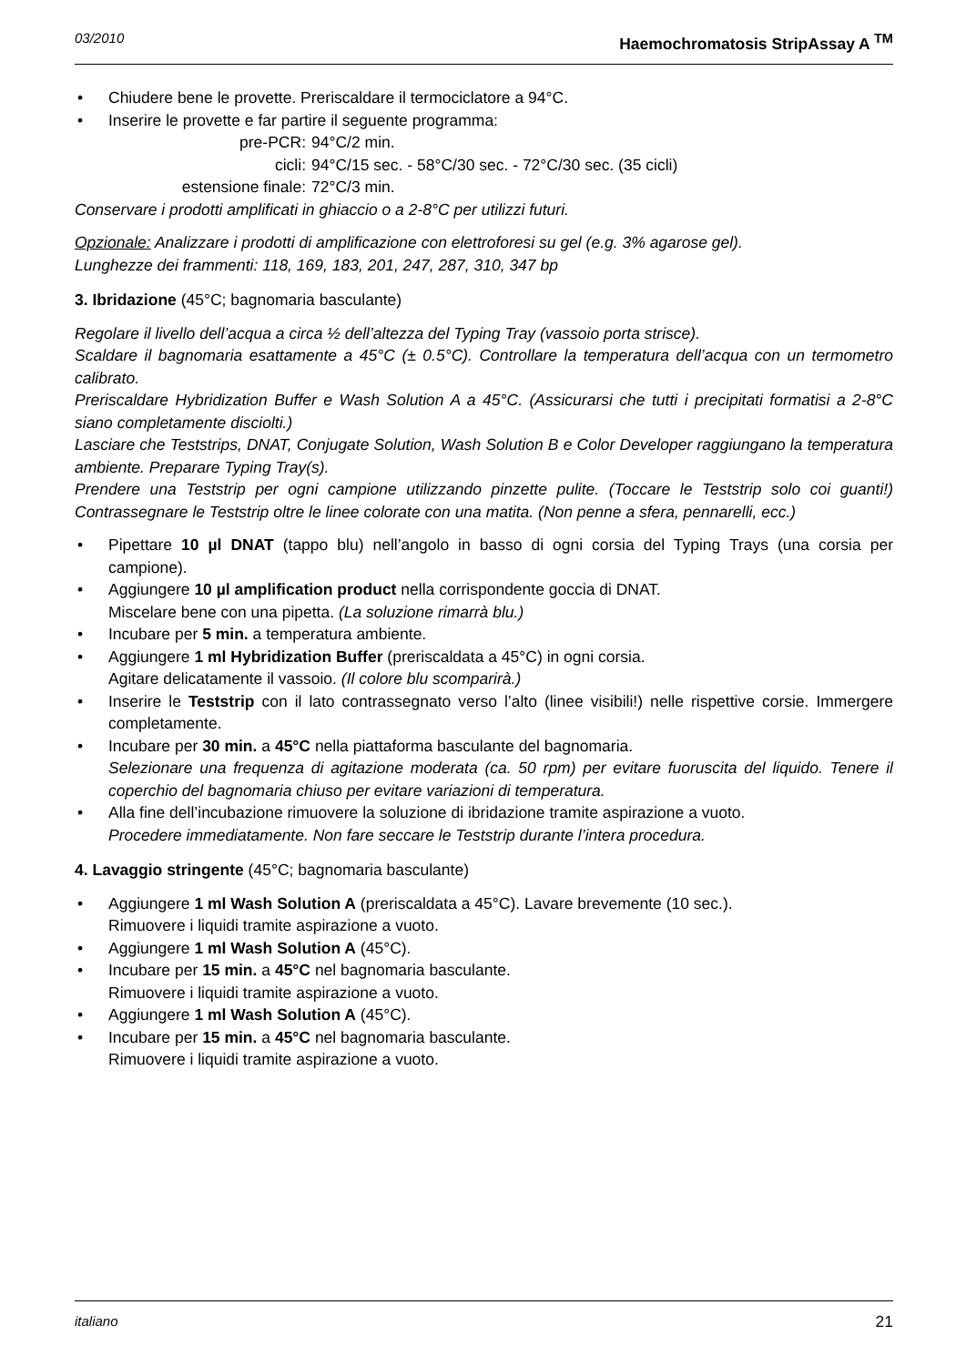03/2010 Haemochromatosis StripAssay A <sup>TM</sup>
Chiudere bene le provette. Preriscaldare il termociclatore a 94°C.
Inserire le provette e far partire il seguente programma:
pre-PCR: 94°C/2 min. cicli: 94°C/15 sec. - 58°C/30 sec. - 72°C/30 sec. (35 cicli) estensione finale: 72°C/3 min.
Conservare i prodotti amplificati in ghiaccio o a 2-8°C per utilizzi futuri.
Opzionale: Analizzare i prodotti di amplificazione con elettroforesi su gel (e.g. 3% agarose gel).
Lunghezze dei frammenti: 118, 169, 183, 201, 247, 287, 310, 347 bp
3. Ibridazione (45°C; bagnomaria basculante)
Regolare il livello dell’acqua a circa ½ dell’altezza del Typing Tray (vassoio porta strisce).
Scaldare il bagnomaria esattamente a 45°C (± 0.5°C). Controllare la temperatura dell’acqua con un termometro calibrato.
Preriscaldare Hybridization Buffer e Wash Solution A a 45°C. (Assicurarsi che tutti i precipitati formatisi a 2-8°C siano completamente disciolti.)
Lasciare che Teststrips, DNAT, Conjugate Solution, Wash Solution B e Color Developer raggiungano la temperatura ambiente. Preparare Typing Tray(s).
Prendere una Teststrip per ogni campione utilizzando pinzette pulite. (Toccare le Teststrip solo coi guanti!) Contrassegnare le Teststrip oltre le linee colorate con una matita. (Non penne a sfera, pennarelli, ecc.)
Pipettare 10 µl DNAT (tappo blu) nell’angolo in basso di ogni corsia del Typing Trays (una corsia per campione).
Aggiungere 10 µl amplification product nella corrispondente goccia di DNAT.
Miscelare bene con una pipetta. (La soluzione rimarrà blu.)
Incubare per 5 min. a temperatura ambiente.
Aggiungere 1 ml Hybridization Buffer (preriscaldata a 45°C) in ogni corsia.
Agitare delicatamente il vassoio. (Il colore blu scomparirà.)
Inserire le Teststrip con il lato contrassegnato verso l’alto (linee visibili!) nelle rispettive corsie. Immergere completamente.
Incubare per 30 min. a 45°C nella piattaforma basculante del bagnomaria.
Selezionare una frequenza di agitazione moderata (ca. 50 rpm) per evitare fuoruscita del liquido. Tenere il coperchio del bagnomaria chiuso per evitare variazioni di temperatura.
Alla fine dell’incubazione rimuovere la soluzione di ibridazione tramite aspirazione a vuoto.
Procedere immediatamente. Non fare seccare le Teststrip durante l’intera procedura.
4. Lavaggio stringente (45°C; bagnomaria basculante)
Aggiungere 1 ml Wash Solution A (preriscaldata a 45°C). Lavare brevemente (10 sec.).
Rimuovere i liquidi tramite aspirazione a vuoto.
Aggiungere 1 ml Wash Solution A (45°C).
Incubare per 15 min. a 45°C nel bagnomaria basculante.
Rimuovere i liquidi tramite aspirazione a vuoto.
Aggiungere 1 ml Wash Solution A (45°C).
Incubare per 15 min. a 45°C nel bagnomaria basculante.
Rimuovere i liquidi tramite aspirazione a vuoto.
italiano 21